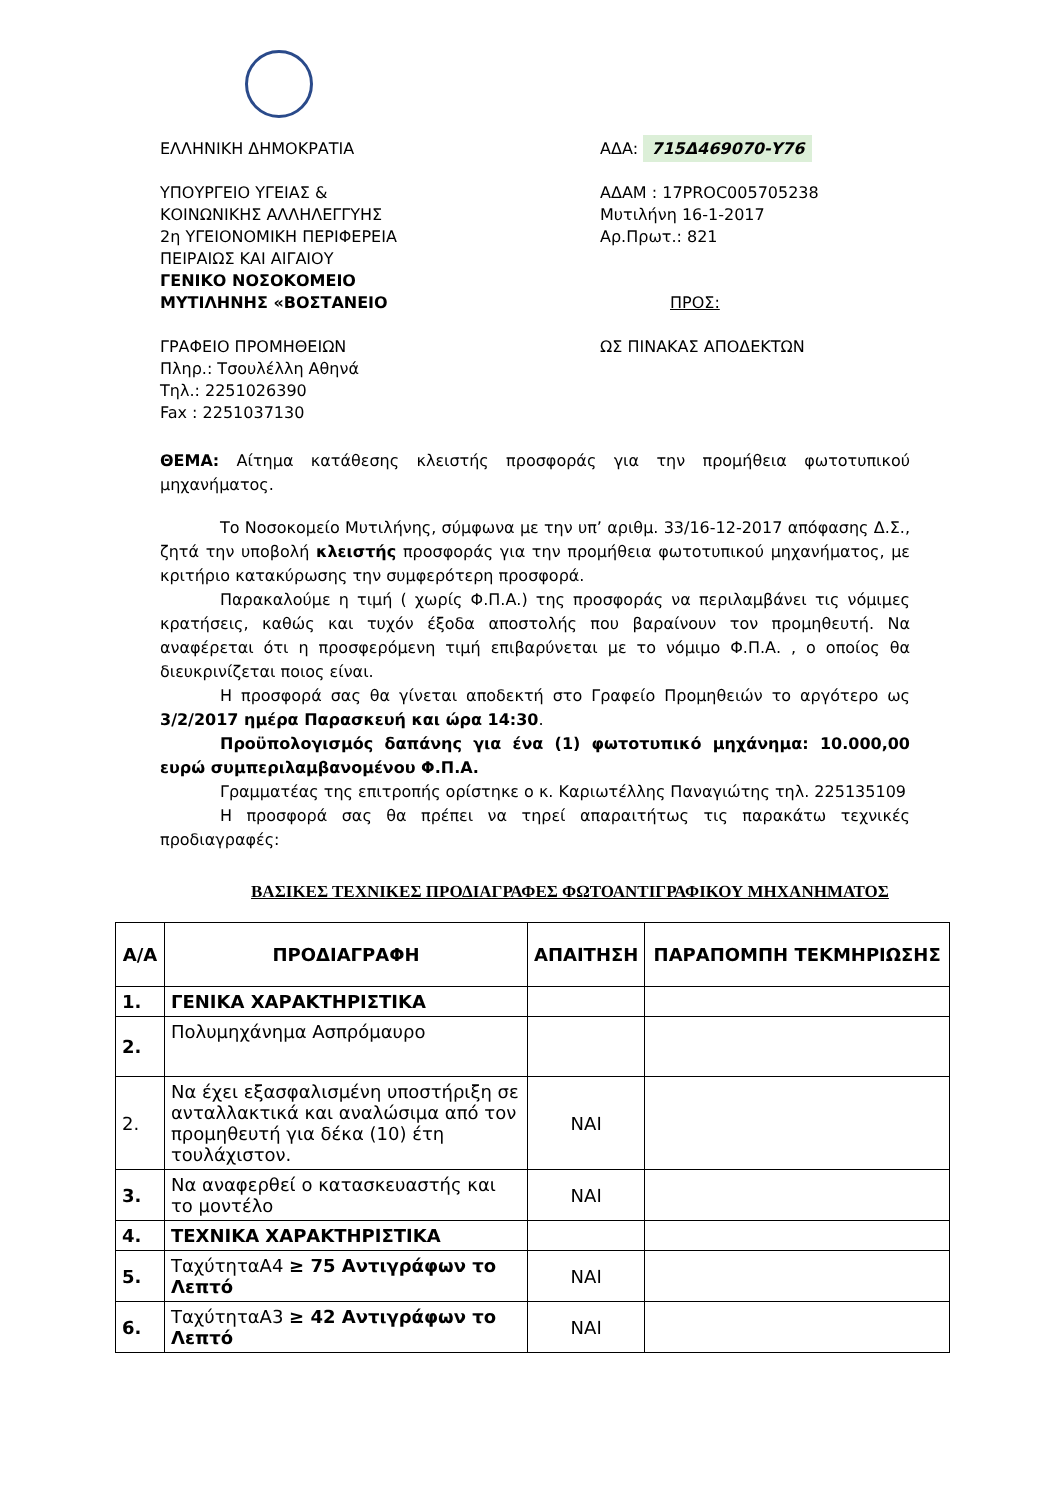ΕΛΛΗΝΙΚΗ ΔΗΜΟΚΡΑΤΙΑ
ΥΠΟΥΡΓΕΙΟ ΥΓΕΙΑΣ &
ΚΟΙΝΩΝΙΚΗΣ ΑΛΛΗΛΕΓΓΥΗΣ
2η ΥΓΕΙΟΝΟΜΙΚΗ ΠΕΡΙΦΕΡΕΙΑ
ΠΕΙΡΑΙΩΣ ΚΑΙ ΑΙΓΑΙΟΥ
ΓΕΝΙΚΟ ΝΟΣΟΚΟΜΕΙΟ
ΜΥΤΙΛΗΝΗΣ «ΒΟΣΤΑΝΕΙΟ
ΓΡΑΦΕΙΟ ΠΡΟΜΗΘΕΙΩΝ
Πληρ.: Τσουλέλλη Αθηνά
Τηλ.: 2251026390
Fax : 2251037130
ΑΔΑ: 715Δ469070-Υ76
ΑΔΑΜ : 17PROC005705238
Μυτιλήνη 16-1-2017
Αρ.Πρωτ.: 821
ΠΡΟΣ:
ΩΣ ΠΙΝΑΚΑΣ ΑΠΟΔΕΚΤΩΝ
ΘΕΜΑ: Αίτημα κατάθεσης κλειστής προσφοράς για την προμήθεια φωτοτυπικού μηχανήματος.
Το Νοσοκομείο Μυτιλήνης, σύμφωνα με την υπ’ αριθμ. 33/16-12-2017 απόφασης Δ.Σ., ζητά την υποβολή κλειστής προσφοράς για την προμήθεια φωτοτυπικού μηχανήματος, με κριτήριο κατακύρωσης την συμφερότερη προσφορά.
Παρακαλούμε η τιμή ( χωρίς Φ.Π.Α.) της προσφοράς να περιλαμβάνει τις νόμιμες κρατήσεις, καθώς και τυχόν έξοδα αποστολής που βαραίνουν τον προμηθευτή. Να αναφέρεται ότι η προσφερόμενη τιμή επιβαρύνεται με το νόμιμο Φ.Π.Α. , ο οποίος θα διευκρινίζεται ποιος είναι.
Η προσφορά σας θα γίνεται αποδεκτή στο Γραφείο Προμηθειών το αργότερο ως 3/2/2017 ημέρα Παρασκευή και ώρα 14:30.
Προϋπολογισμός δαπάνης για ένα (1) φωτοτυπικό μηχάνημα: 10.000,00 ευρώ συμπεριλαμβανομένου Φ.Π.Α.
Γραμματέας της επιτροπής ορίστηκε ο κ. Καριωτέλλης Παναγιώτης τηλ. 225135109
Η προσφορά σας θα πρέπει να τηρεί απαραιτήτως τις παρακάτω τεχνικές προδιαγραφές:
ΒΑΣΙΚΕΣ ΤΕΧΝΙΚΕΣ ΠΡΟΔΙΑΓΡΑΦΕΣ ΦΩΤΟΑΝΤΙΓΡΑΦΙΚΟΥ ΜΗΧΑΝΗΜΑΤΟΣ
| Α/Α | ΠΡΟΔΙΑΓΡΑΦΗ | ΑΠΑΙΤΗΣΗ | ΠΑΡΑΠΟΜΠΗ ΤΕΚΜΗΡΙΩΣΗΣ |
| --- | --- | --- | --- |
| 1. | ΓΕΝΙΚΑ ΧΑΡΑΚΤΗΡΙΣΤΙΚΑ | | |
| 2. | Πολυμηχάνημα Ασπρόμαυρο | | |
| 2. | Να έχει εξασφαλισμένη υποστήριξη σε ανταλλακτικά και αναλώσιμα από τον προμηθευτή για δέκα (10) έτη τουλάχιστον. | ΝΑΙ | |
| 3. | Να αναφερθεί ο κατασκευαστής και το μοντέλο | ΝΑΙ | |
| 4. | ΤΕΧΝΙΚΑ ΧΑΡΑΚΤΗΡΙΣΤΙΚΑ | | |
| 5. | ΤαχύτηταΑ4 ≥ 75 Αντιγράφων το Λεπτό | ΝΑΙ | |
| 6. | ΤαχύτηταΑ3 ≥ 42 Αντιγράφων το Λεπτό | ΝΑΙ | |